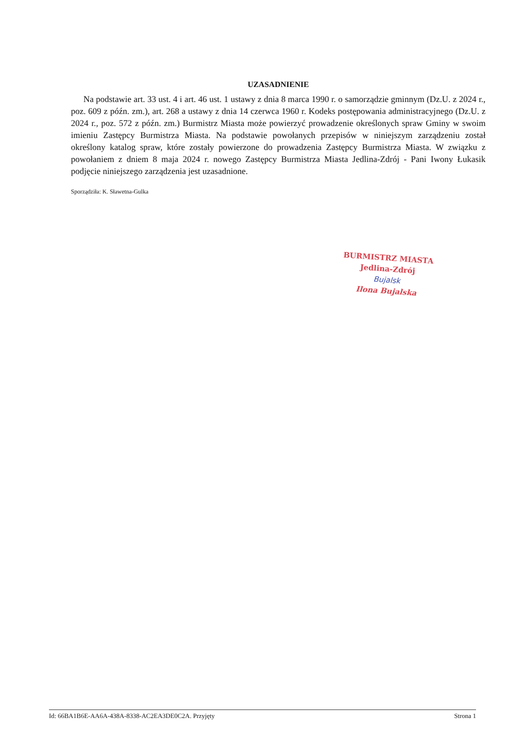UZASADNIENIE
Na podstawie art. 33 ust. 4 i art. 46 ust. 1 ustawy z dnia 8 marca 1990 r. o samorządzie gminnym (Dz.U. z 2024 r., poz. 609 z późn. zm.), art. 268 a ustawy z dnia 14 czerwca 1960 r. Kodeks postępowania administracyjnego (Dz.U. z 2024 r., poz. 572 z późn. zm.) Burmistrz Miasta może powierzyć prowadzenie określonych spraw Gminy w swoim imieniu Zastępcy Burmistrza Miasta. Na podstawie powołanych przepisów w niniejszym zarządzeniu został określony katalog spraw, które zostały powierzone do prowadzenia Zastępcy Burmistrza Miasta. W związku z powołaniem z dniem 8 maja 2024 r. nowego Zastępcy Burmistrza Miasta Jedlina-Zdrój - Pani Iwony Łukasik podjęcie niniejszego zarządzenia jest uzasadnione.
Sporządziła: K. Sławetna-Gulka
BURMISTRZ MIASTA
Jedlina-Zdrój
Bujalsk
Ilona Bujalska
Id: 66BA1B6E-AA6A-438A-8338-AC2EA3DE0C2A. Przyjęty Strona 1